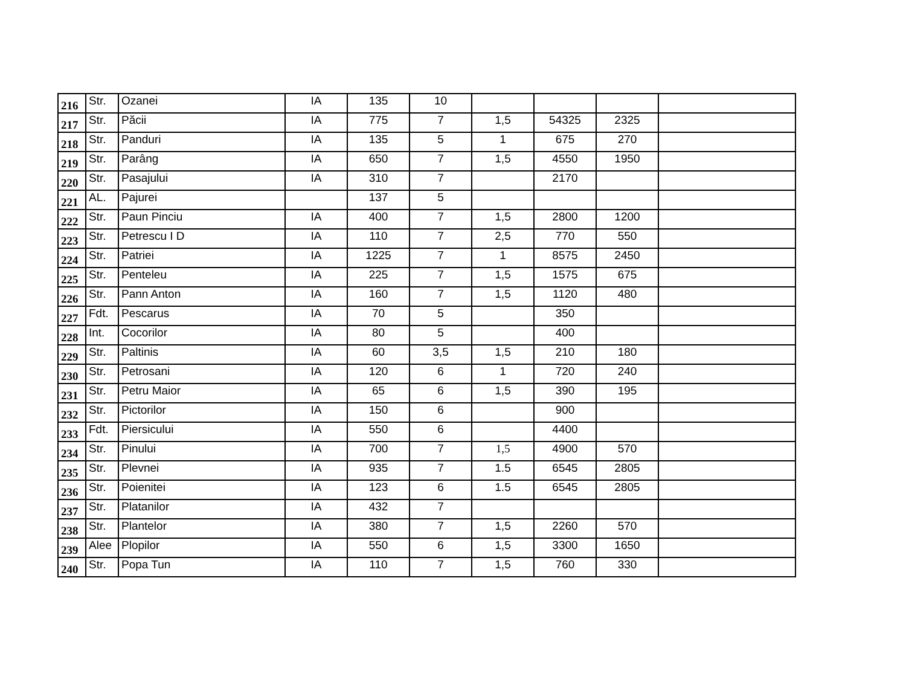| 216 | Str. | Ozanei | IA | 135 | 10 | | | | |
| 217 | Str. | Păcii | IA | 775 | 7 | 1,5 | 54325 | 2325 | |
| 218 | Str. | Panduri | IA | 135 | 5 | 1 | 675 | 270 | |
| 219 | Str. | Parâng | IA | 650 | 7 | 1,5 | 4550 | 1950 | |
| 220 | Str. | Pasajului | IA | 310 | 7 | | 2170 | | |
| 221 | AL. | Pajurei | | 137 | 5 | | | | |
| 222 | Str. | Paun Pinciu | IA | 400 | 7 | 1,5 | 2800 | 1200 | |
| 223 | Str. | Petrescu I D | IA | 110 | 7 | 2,5 | 770 | 550 | |
| 224 | Str. | Patriei | IA | 1225 | 7 | 1 | 8575 | 2450 | |
| 225 | Str. | Penteleu | IA | 225 | 7 | 1,5 | 1575 | 675 | |
| 226 | Str. | Pann Anton | IA | 160 | 7 | 1,5 | 1120 | 480 | |
| 227 | Fdt. | Pescarus | IA | 70 | 5 | | 350 | | |
| 228 | Int. | Cocorilor | IA | 80 | 5 | | 400 | | |
| 229 | Str. | Paltinis | IA | 60 | 3,5 | 1,5 | 210 | 180 | |
| 230 | Str. | Petrosani | IA | 120 | 6 | 1 | 720 | 240 | |
| 231 | Str. | Petru Maior | IA | 65 | 6 | 1,5 | 390 | 195 | |
| 232 | Str. | Pictorilor | IA | 150 | 6 | | 900 | | |
| 233 | Fdt. | Piersicului | IA | 550 | 6 | | 4400 | | |
| 234 | Str. | Pinului | IA | 700 | 7 | 1,5 | 4900 | 570 | |
| 235 | Str. | Plevnei | IA | 935 | 7 | 1.5 | 6545 | 2805 | |
| 236 | Str. | Poienitei | IA | 123 | 6 | 1.5 | 6545 | 2805 | |
| 237 | Str. | Platanilor | IA | 432 | 7 | | | | |
| 238 | Str. | Plantelor | IA | 380 | 7 | 1,5 | 2260 | 570 | |
| 239 | Alee | Plopilor | IA | 550 | 6 | 1,5 | 3300 | 1650 | |
| 240 | Str. | Popa Tun | IA | 110 | 7 | 1,5 | 760 | 330 | |